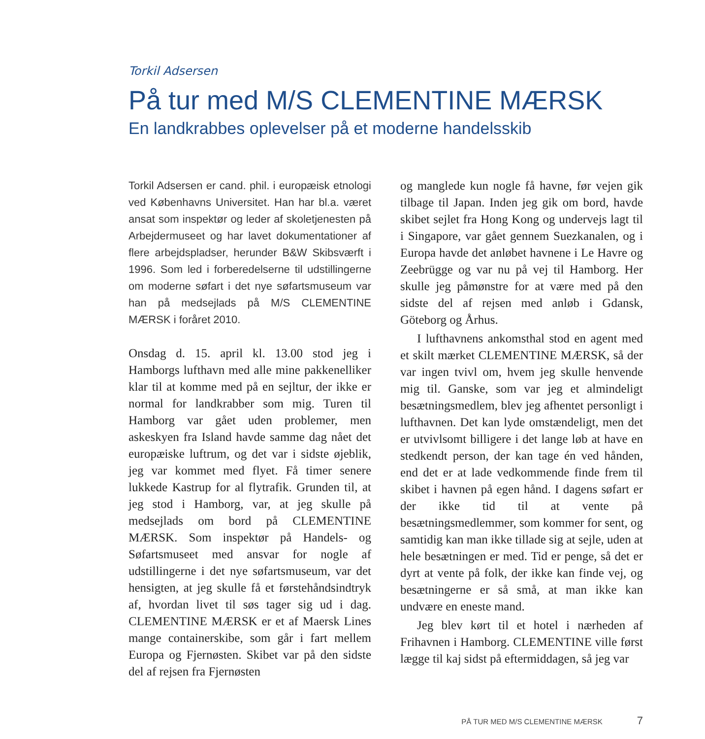Torkil Adsersen
På tur med M/S CLEMENTINE MÆRSK
En landkrabbes oplevelser på et moderne handelsskib
Torkil Adsersen er cand. phil. i europæisk etnologi ved Københavns Universitet. Han har bl.a. været ansat som inspektør og leder af skoletjenesten på Arbejdermuseet og har lavet dokumentationer af flere arbejdspladser, herunder B&W Skibsværft i 1996. Som led i forberedelserne til udstillingerne om moderne søfart i det nye søfartsmuseum var han på medsejlads på M/S CLEMENTINE MÆRSK i foråret 2010.
Onsdag d. 15. april kl. 13.00 stod jeg i Hamborgs lufthavn med alle mine pakkenelliker klar til at komme med på en sejltur, der ikke er normal for landkrabber som mig. Turen til Hamborg var gået uden problemer, men askeskyen fra Island havde samme dag nået det europæiske luftrum, og det var i sidste øjeblik, jeg var kommet med flyet. Få timer senere lukkede Kastrup for al flytrafik. Grunden til, at jeg stod i Hamborg, var, at jeg skulle på medsejlads om bord på CLEMENTINE MÆRSK. Som inspektør på Handels- og Søfartsmuseet med ansvar for nogle af udstillingerne i det nye søfartsmuseum, var det hensigten, at jeg skulle få et førstehåndsindtryk af, hvordan livet til søs tager sig ud i dag. CLEMENTINE MÆRSK er et af Maersk Lines mange containerskibe, som går i fart mellem Europa og Fjernøsten. Skibet var på den sidste del af rejsen fra Fjernøsten
og manglede kun nogle få havne, før vejen gik tilbage til Japan. Inden jeg gik om bord, havde skibet sejlet fra Hong Kong og undervejs lagt til i Singapore, var gået gennem Suezkanalen, og i Europa havde det anløbet havnene i Le Havre og Zeebrügge og var nu på vej til Hamborg. Her skulle jeg påmønstre for at være med på den sidste del af rejsen med anløb i Gdansk, Göteborg og Århus.
I lufthavnens ankomsthal stod en agent med et skilt mærket CLEMENTINE MÆRSK, så der var ingen tvivl om, hvem jeg skulle henvende mig til. Ganske, som var jeg et almindeligt besætningsmedlem, blev jeg afhentet personligt i lufthavnen. Det kan lyde omstændeligt, men det er utvivlsomt billigere i det lange løb at have en stedkendt person, der kan tage én ved hånden, end det er at lade vedkommende finde frem til skibet i havnen på egen hånd. I dagens søfart er der ikke tid til at vente på besætningsmedlemmer, som kommer for sent, og samtidig kan man ikke tillade sig at sejle, uden at hele besætningen er med. Tid er penge, så det er dyrt at vente på folk, der ikke kan finde vej, og besætningerne er så små, at man ikke kan undvære en eneste mand.
Jeg blev kørt til et hotel i nærheden af Frihavnen i Hamborg. CLEMENTINE ville først lægge til kaj sidst på eftermiddagen, så jeg var
PÅ TUR MED M/S CLEMENTINE MÆRSK 7